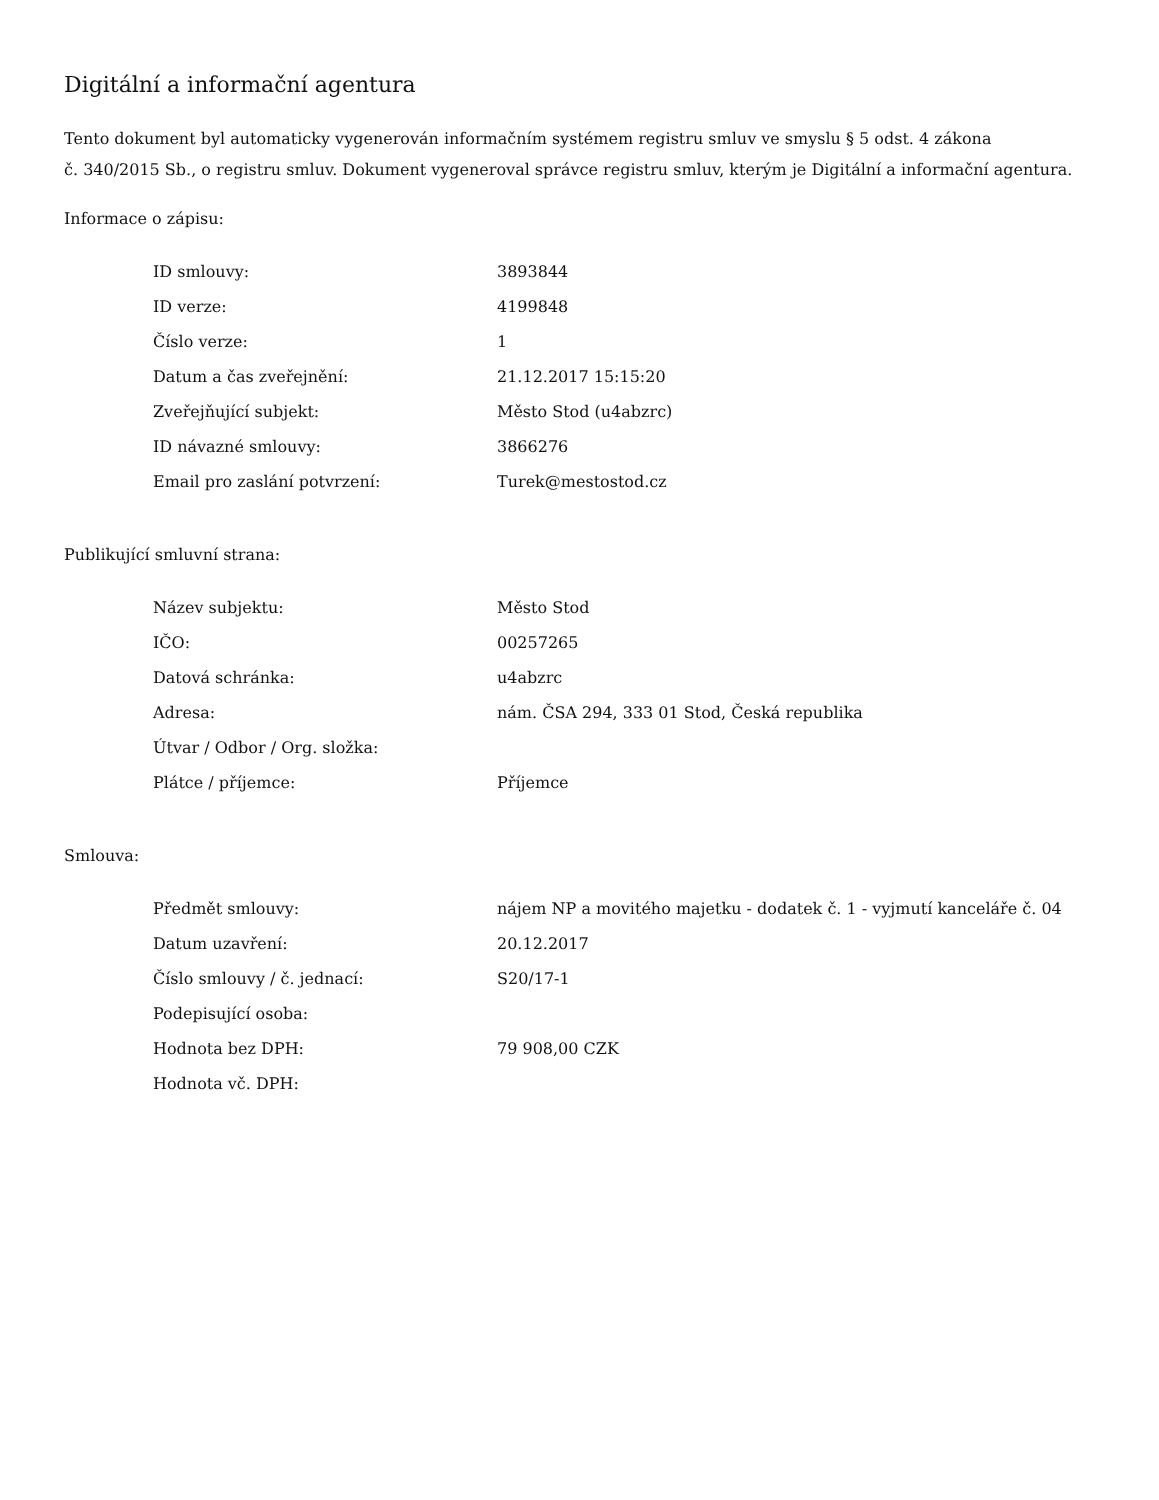Digitální a informační agentura
Tento dokument byl automaticky vygenerován informačním systémem registru smluv ve smyslu § 5 odst. 4 zákona
č. 340/2015 Sb., o registru smluv. Dokument vygeneroval správce registru smluv, kterým je Digitální a informační agentura.
Informace o zápisu:
| ID smlouvy: | 3893844 |
| ID verze: | 4199848 |
| Číslo verze: | 1 |
| Datum a čas zveřejnění: | 21.12.2017 15:15:20 |
| Zveřejňující subjekt: | Město Stod (u4abzrc) |
| ID návazné smlouvy: | 3866276 |
| Email pro zaslání potvrzení: | Turek@mestostod.cz |
Publikující smluvní strana:
| Název subjektu: | Město Stod |
| IČO: | 00257265 |
| Datová schránka: | u4abzrc |
| Adresa: | nám. ČSA 294, 333 01 Stod, Česká republika |
| Útvar / Odbor / Org. složka: | |
| Plátce / příjemce: | Příjemce |
Smlouva:
| Předmět smlouvy: | nájem NP a movitého majetku - dodatek č. 1 - vyjmutí kanceláře č. 04 |
| Datum uzavření: | 20.12.2017 |
| Číslo smlouvy / č. jednací: | S20/17-1 |
| Podepisující osoba: | |
| Hodnota bez DPH: | 79 908,00 CZK |
| Hodnota vč. DPH: | |